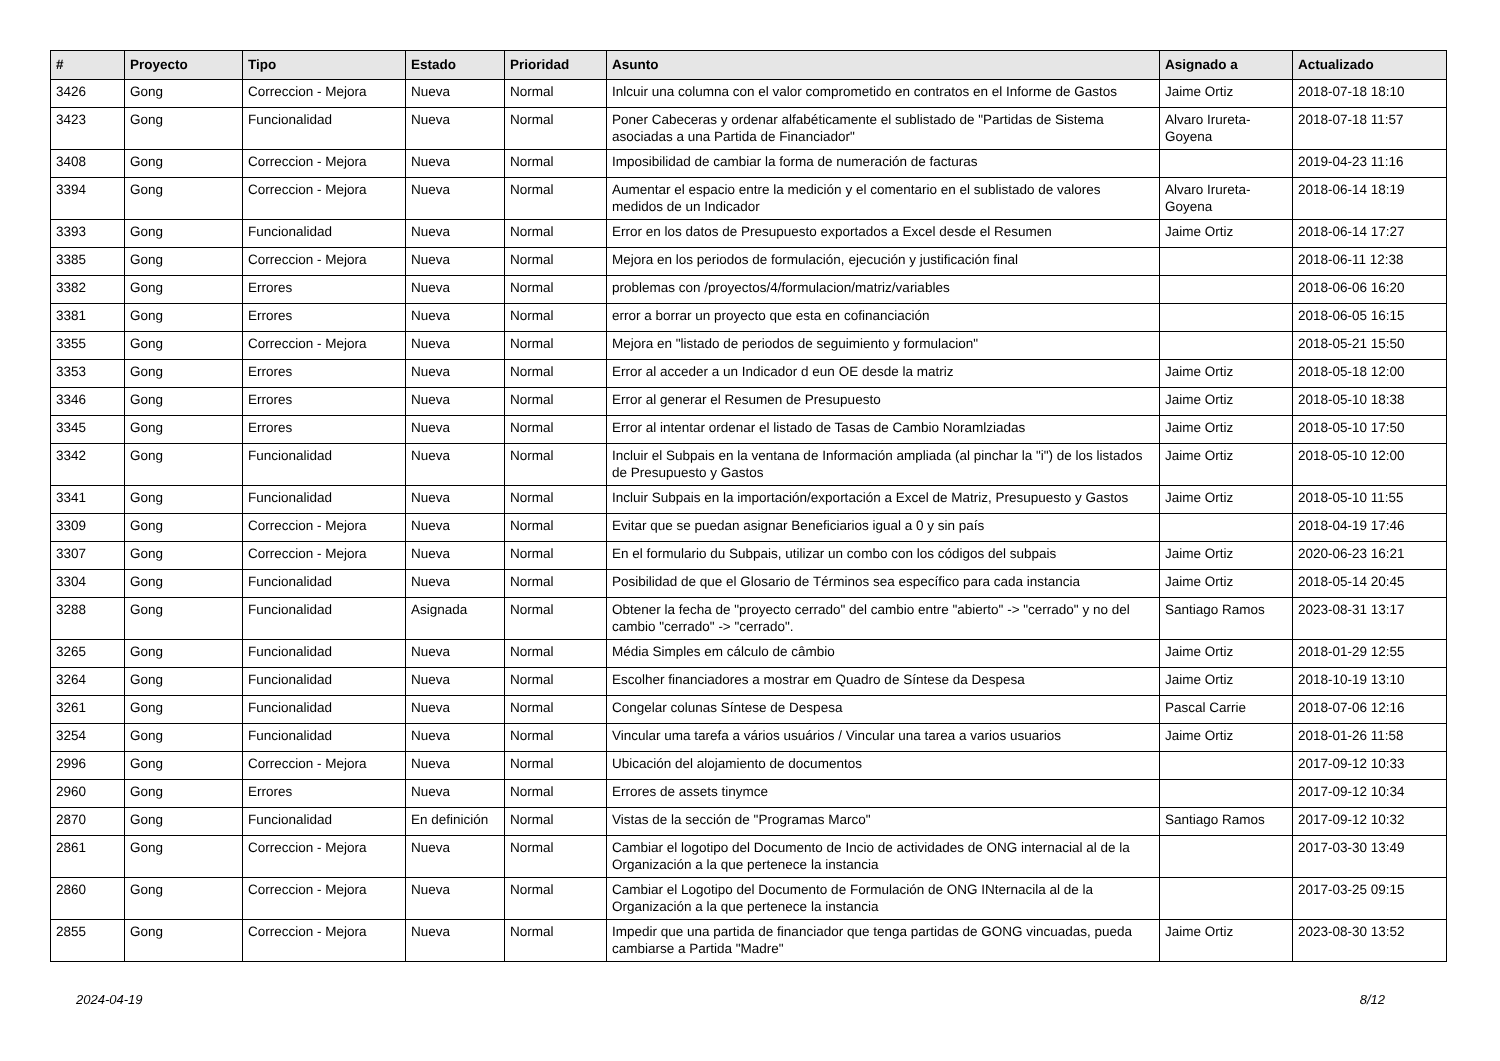| # | Proyecto | Tipo | Estado | Prioridad | Asunto | Asignado a | Actualizado |
| --- | --- | --- | --- | --- | --- | --- | --- |
| 3426 | Gong | Correccion - Mejora | Nueva | Normal | Inlcuir una columna con el valor comprometido en contratos en el Informe de Gastos | Jaime Ortiz | 2018-07-18 18:10 |
| 3423 | Gong | Funcionalidad | Nueva | Normal | Poner Cabeceras y ordenar alfabéticamente el sublistado de "Partidas de Sistema asociadas a una Partida de Financiador" | Alvaro Irureta-Goyena | 2018-07-18 11:57 |
| 3408 | Gong | Correccion - Mejora | Nueva | Normal | Imposibilidad de cambiar la forma de numeración de facturas | | 2019-04-23 11:16 |
| 3394 | Gong | Correccion - Mejora | Nueva | Normal | Aumentar el espacio entre la medición y el comentario en el sublistado de valores medidos de un Indicador | Alvaro Irureta-Goyena | 2018-06-14 18:19 |
| 3393 | Gong | Funcionalidad | Nueva | Normal | Error en los datos de Presupuesto exportados a Excel desde el Resumen | Jaime Ortiz | 2018-06-14 17:27 |
| 3385 | Gong | Correccion - Mejora | Nueva | Normal | Mejora en los periodos de formulación, ejecución y justificación final | | 2018-06-11 12:38 |
| 3382 | Gong | Errores | Nueva | Normal | problemas con /proyectos/4/formulacion/matriz/variables | | 2018-06-06 16:20 |
| 3381 | Gong | Errores | Nueva | Normal | error a borrar un proyecto que esta en cofinanciación | | 2018-06-05 16:15 |
| 3355 | Gong | Correccion - Mejora | Nueva | Normal | Mejora en "listado de periodos de seguimiento y formulacion" | | 2018-05-21 15:50 |
| 3353 | Gong | Errores | Nueva | Normal | Error al acceder a un Indicador d eun OE desde la matriz | Jaime Ortiz | 2018-05-18 12:00 |
| 3346 | Gong | Errores | Nueva | Normal | Error al generar el Resumen de Presupuesto | Jaime Ortiz | 2018-05-10 18:38 |
| 3345 | Gong | Errores | Nueva | Normal | Error al intentar ordenar el listado de Tasas de Cambio Noramlziadas | Jaime Ortiz | 2018-05-10 17:50 |
| 3342 | Gong | Funcionalidad | Nueva | Normal | Incluir el Subpais en la ventana de Información ampliada (al pinchar la "i") de los listados de Presupuesto y Gastos | Jaime Ortiz | 2018-05-10 12:00 |
| 3341 | Gong | Funcionalidad | Nueva | Normal | Incluir Subpais en la importación/exportación a Excel de Matriz, Presupuesto y Gastos | Jaime Ortiz | 2018-05-10 11:55 |
| 3309 | Gong | Correccion - Mejora | Nueva | Normal | Evitar que se puedan asignar Beneficiarios igual a 0 y sin país | | 2018-04-19 17:46 |
| 3307 | Gong | Correccion - Mejora | Nueva | Normal | En el formulario du Subpais, utilizar un combo con los códigos del subpais | Jaime Ortiz | 2020-06-23 16:21 |
| 3304 | Gong | Funcionalidad | Nueva | Normal | Posibilidad de que el Glosario de Términos sea específico para cada instancia | Jaime Ortiz | 2018-05-14 20:45 |
| 3288 | Gong | Funcionalidad | Asignada | Normal | Obtener la fecha de "proyecto cerrado" del cambio entre "abierto" -> "cerrado" y no del cambio "cerrado" -> "cerrado". | Santiago Ramos | 2023-08-31 13:17 |
| 3265 | Gong | Funcionalidad | Nueva | Normal | Média Simples em cálculo de câmbio | Jaime Ortiz | 2018-01-29 12:55 |
| 3264 | Gong | Funcionalidad | Nueva | Normal | Escolher financiadores a mostrar em Quadro de Síntese da Despesa | Jaime Ortiz | 2018-10-19 13:10 |
| 3261 | Gong | Funcionalidad | Nueva | Normal | Congelar colunas Síntese de Despesa | Pascal Carrie | 2018-07-06 12:16 |
| 3254 | Gong | Funcionalidad | Nueva | Normal | Vincular uma tarefa a vários usuários / Vincular una tarea a varios usuarios | Jaime Ortiz | 2018-01-26 11:58 |
| 2996 | Gong | Correccion - Mejora | Nueva | Normal | Ubicación del alojamiento de documentos | | 2017-09-12 10:33 |
| 2960 | Gong | Errores | Nueva | Normal | Errores de assets tinymce | | 2017-09-12 10:34 |
| 2870 | Gong | Funcionalidad | En definición | Normal | Vistas de la sección de "Programas Marco" | Santiago Ramos | 2017-09-12 10:32 |
| 2861 | Gong | Correccion - Mejora | Nueva | Normal | Cambiar el logotipo del Documento de Incio de actividades de ONG internacial al de la Organización a la que pertenece la instancia | | 2017-03-30 13:49 |
| 2860 | Gong | Correccion - Mejora | Nueva | Normal | Cambiar el Logotipo del Documento de Formulación de ONG INternacila al de la Organización a la que pertenece la instancia | | 2017-03-25 09:15 |
| 2855 | Gong | Correccion - Mejora | Nueva | Normal | Impedir que una partida de financiador que tenga partidas de GONG vincuadas, pueda cambiarse a Partida "Madre" | Jaime Ortiz | 2023-08-30 13:52 |
2024-04-19 8/12